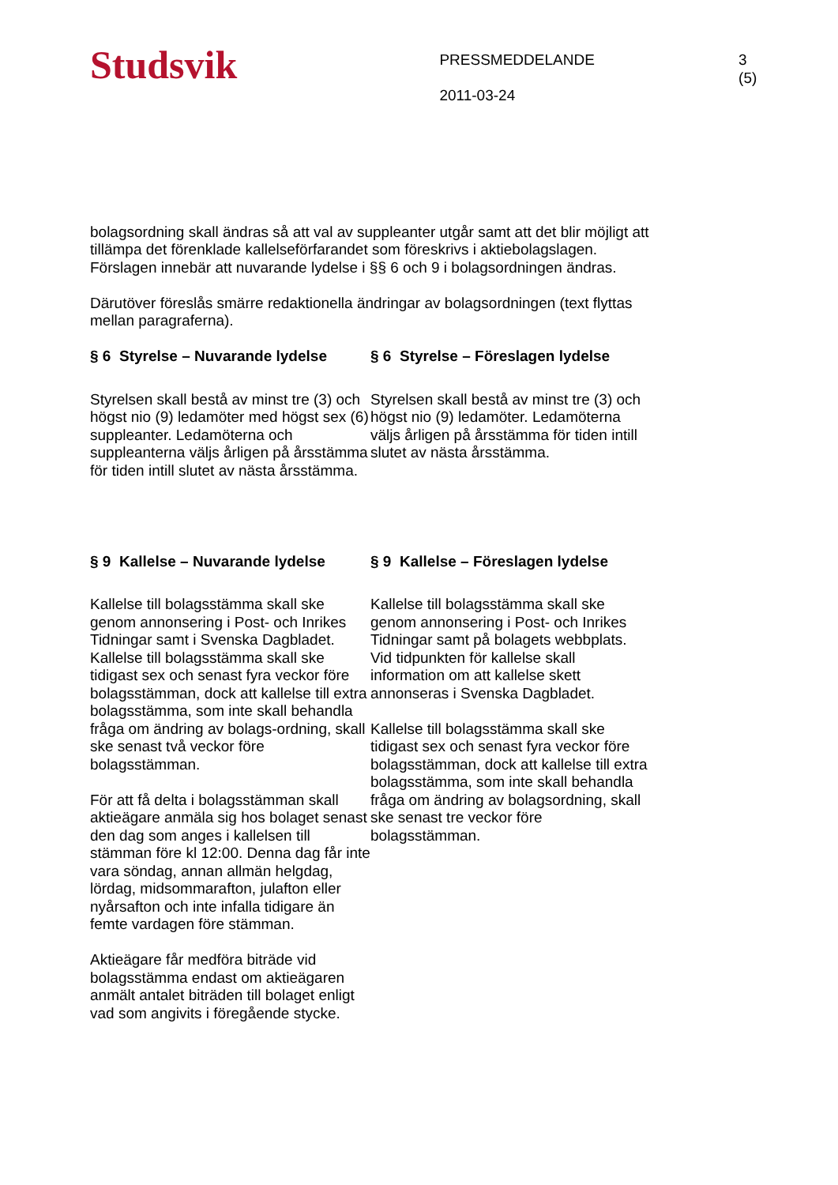Studsvik
PRESSMEDDELANDE
2011-03-24
3 (5)
bolagsordning skall ändras så att val av suppleanter utgår samt att det blir möjligt att tillämpa det förenklade kallelseförfarandet som föreskrivs i aktiebolagslagen. Förslagen innebär att nuvarande lydelse i §§ 6 och 9 i bolagsordningen ändras.
Därutöver föreslås smärre redaktionella ändringar av bolagsordningen (text flyttas mellan paragraferna).
§ 6 Styrelse – Nuvarande lydelse
Styrelsen skall bestå av minst tre (3) och högst nio (9) ledamöter med högst sex (6) suppleanter. Ledamöterna och suppleanterna väljs årligen på årsstämma för tiden intill slutet av nästa årsstämma.
§ 6 Styrelse – Föreslagen lydelse
Styrelsen skall bestå av minst tre (3) och högst nio (9) ledamöter. Ledamöterna väljs årligen på årsstämma för tiden intill slutet av nästa årsstämma.
§ 9 Kallelse – Nuvarande lydelse
Kallelse till bolagsstämma skall ske genom annonsering i Post- och Inrikes Tidningar samt i Svenska Dagbladet. Kallelse till bolagsstämma skall ske tidigast sex och senast fyra veckor före bolagsstämman, dock att kallelse till extra bolagsstämma, som inte skall behandla fråga om ändring av bolags-ordning, skall ske senast två veckor före bolagsstämman.
För att få delta i bolagsstämman skall aktieägare anmäla sig hos bolaget senast den dag som anges i kallelsen till stämman före kl 12:00. Denna dag får inte vara söndag, annan allmän helgdag, lördag, midsommarafton, julafton eller nyårsafton och inte infalla tidigare än femte vardagen före stämman.
Aktieägare får medföra biträde vid bolagsstämma endast om aktieägaren anmält antalet biträden till bolaget enligt vad som angivits i föregående stycke.
§ 9 Kallelse – Föreslagen lydelse
Kallelse till bolagsstämma skall ske genom annonsering i Post- och Inrikes Tidningar samt på bolagets webbplats. Vid tidpunkten för kallelse skall information om att kallelse skett annonseras i Svenska Dagbladet.
Kallelse till bolagsstämma skall ske tidigast sex och senast fyra veckor före bolagsstämman, dock att kallelse till extra bolagsstämma, som inte skall behandla fråga om ändring av bolagsordning, skall ske senast tre veckor före bolagsstämman.